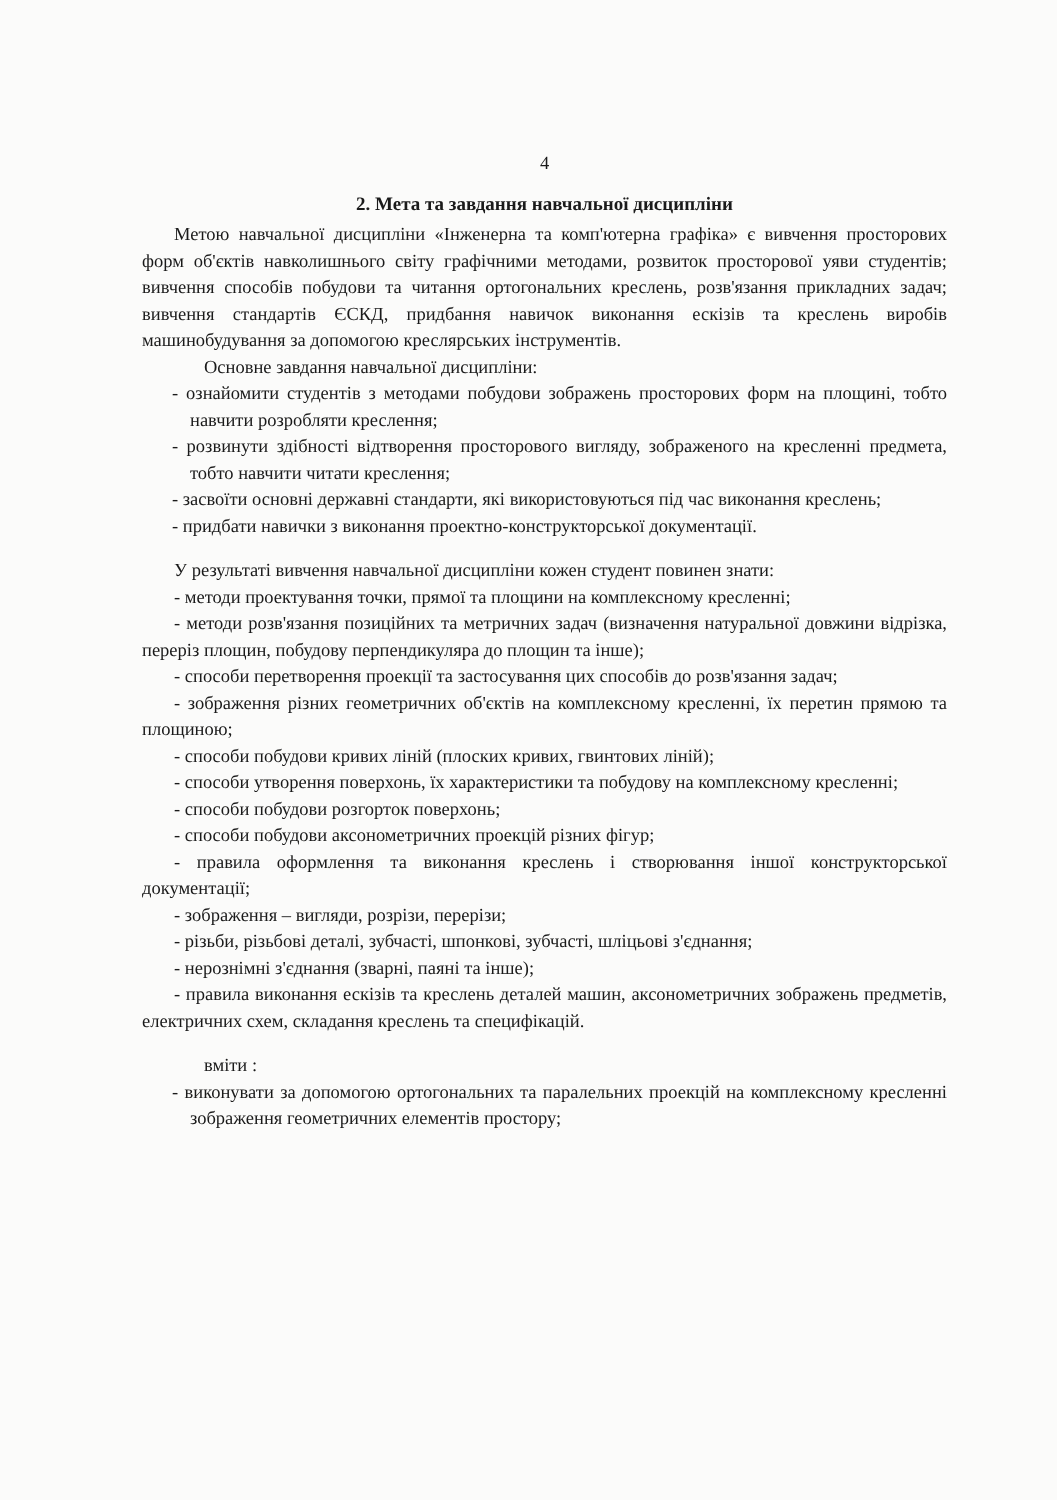4
2. Мета та завдання навчальної дисципліни
Метою навчальної дисципліни «Інженерна та комп'ютерна графіка» є вивчення просторових форм об'єктів навколишнього світу графічними методами, розвиток просторової уяви студентів; вивчення способів побудови та читання ортогональних креслень, розв'язання прикладних задач; вивчення стандартів ЄСКД, придбання навичок виконання ескізів та креслень виробів машинобудування за допомогою креслярських інструментів.
Основне завдання навчальної дисципліни:
- ознайомити студентів з методами побудови зображень просторових форм на площині, тобто навчити розробляти креслення;
- розвинути здібності відтворення просторового вигляду, зображеного на кресленні предмета, тобто навчити читати креслення;
- засвоїти основні державні стандарти, які використовуються під час виконання креслень;
- придбати навички з виконання проектно-конструкторської документації.
У результаті вивчення навчальної дисципліни кожен студент повинен знати:
- методи проектування точки, прямої та площини на комплексному кресленні;
- методи розв'язання позиційних та метричних задач (визначення натуральної довжини відрізка, переріз площин, побудову перпендикуляра до площин та інше);
- способи перетворення проекції та застосування цих способів до розв'язання задач;
- зображення різних геометричних об'єктів на комплексному кресленні, їх перетин прямою та площиною;
- способи побудови кривих ліній (плоских кривих, гвинтових ліній);
- способи утворення поверхонь, їх характеристики та побудову на комплексному кресленні;
- способи побудови розгорток поверхонь;
- способи побудови аксонометричних проекцій різних фігур;
- правила оформлення та виконання креслень і створювання іншої конструкторської документації;
- зображення – вигляди, розрізи, перерізи;
- різьби, різьбові деталі, зубчасті, шпонкові, зубчасті, шліцьові з'єднання;
- нерознімні з'єднання (зварні, паяні та інше);
- правила виконання ескізів та креслень деталей машин, аксонометричних зображень предметів, електричних схем, складання креслень та специфікацій.
вміти :
- виконувати за допомогою ортогональних та паралельних проекцій на комплексному кресленні зображення геометричних елементів простору;